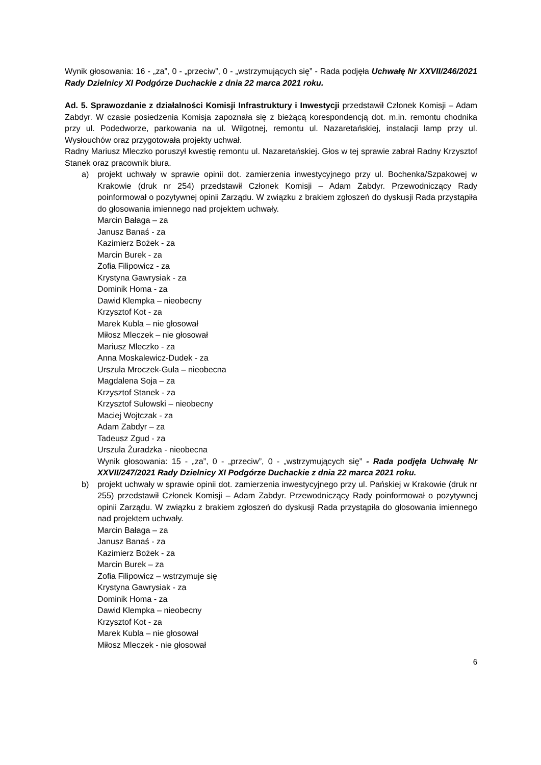Wynik głosowania: 16 - „za”, 0 - „przeciw”, 0 - „wstrzymujących się” - Rada podjęła Uchwałę Nr XXVII/246/2021 Rady Dzielnicy XI Podgórze Duchackie z dnia 22 marca 2021 roku.
Ad. 5. Sprawozdanie z działalności Komisji Infrastruktury i Inwestycji przedstawił Członek Komisji – Adam Zabdyr. W czasie posiedzenia Komisja zapoznała się z bieżącą korespondencją dot. m.in. remontu chodnika przy ul. Podedworze, parkowania na ul. Wilgotnej, remontu ul. Nazaretańskiej, instalacji lamp przy ul. Wysłouchów oraz przygotowała projekty uchwał.
Radny Mariusz Mleczko poruszył kwestię remontu ul. Nazaretańskiej. Głos w tej sprawie zabrał Radny Krzysztof Stanek oraz pracownik biura.
a) projekt uchwały w sprawie opinii dot. zamierzenia inwestycyjnego przy ul. Bochenka/Szpakowej w Krakowie (druk nr 254) przedstawił Członek Komisji – Adam Zabdyr. Przewodniczący Rady poinformował o pozytywnej opinii Zarządu. W związku z brakiem zgłoszeń do dyskusji Rada przystąpiła do głosowania imiennego nad projektem uchwały.
Marcin Bałaga – za
Janusz Banaś - za
Kazimierz Bożek - za
Marcin Burek - za
Zofia Filipowicz - za
Krystyna Gawrysiak - za
Dominik Homa - za
Dawid Klempka – nieobecny
Krzysztof Kot - za
Marek Kubla – nie głosował
Miłosz Mleczek – nie głosował
Mariusz Mleczko - za
Anna Moskalewicz-Dudek - za
Urszula Mroczek-Gula – nieobecna
Magdalena Soja – za
Krzysztof Stanek - za
Krzysztof Sułowski – nieobecny
Maciej Wojtczak - za
Adam Zabdyr – za
Tadeusz Zgud - za
Urszula Żuradzka - nieobecna
Wynik głosowania: 15 - „za”, 0 - „przeciw”, 0 - „wstrzymujących się” - Rada podjęła Uchwałę Nr XXVII/247/2021 Rady Dzielnicy XI Podgórze Duchackie z dnia 22 marca 2021 roku.
b) projekt uchwały w sprawie opinii dot. zamierzenia inwestycyjnego przy ul. Pańskiej w Krakowie (druk nr 255) przedstawił Członek Komisji – Adam Zabdyr. Przewodniczący Rady poinformował o pozytywnej opinii Zarządu. W związku z brakiem zgłoszeń do dyskusji Rada przystąpiła do głosowania imiennego nad projektem uchwały.
Marcin Bałaga – za
Janusz Banaś - za
Kazimierz Bożek - za
Marcin Burek – za
Zofia Filipowicz – wstrzymuje się
Krystyna Gawrysiak - za
Dominik Homa - za
Dawid Klempka – nieobecny
Krzysztof Kot - za
Marek Kubla – nie głosował
Miłosz Mleczek - nie głosował
6